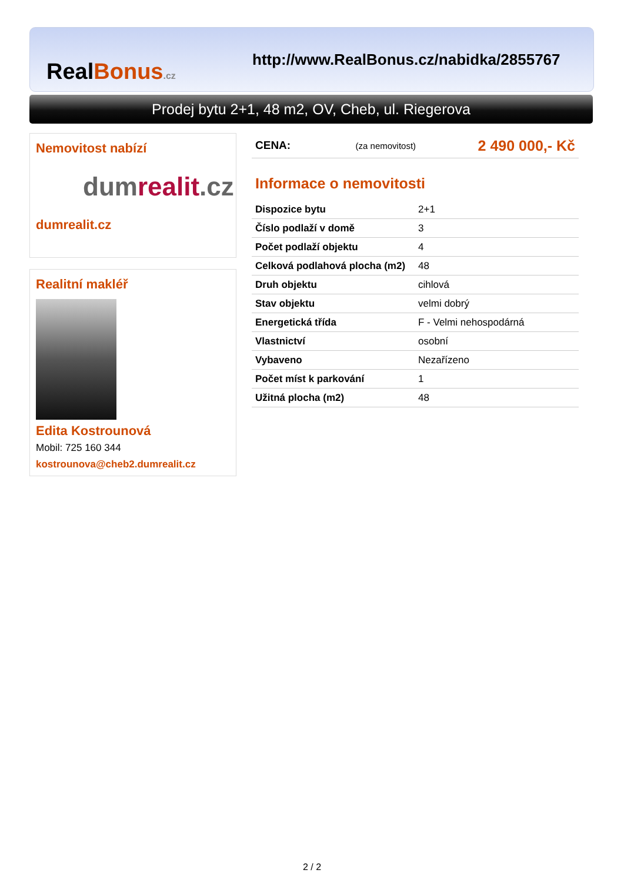RealBonus.cz
http://www.RealBonus.cz/nabidka/2855767
Prodej bytu 2+1, 48 m2, OV, Cheb, ul. Riegerova
Nemovitost nabízí
dumrealit.cz
dumrealit.cz
Realitní makléř
Edita Kostrounová
Mobil: 725 160 344
kostrounova@cheb2.dumrealit.cz
| CENA: | (za nemovitost) | 2 490 000,- Kč |
Informace o nemovitosti
| Dispozice bytu | 2+1 |
| Číslo podlaží v domě | 3 |
| Počet podlaží objektu | 4 |
| Celková podlahová plocha (m2) | 48 |
| Druh objektu | cihlová |
| Stav objektu | velmi dobrý |
| Energetická třída | F - Velmi nehospodárná |
| Vlastnictví | osobní |
| Vybaveno | Nezařízeno |
| Počet míst k parkování | 1 |
| Užitná plocha (m2) | 48 |
2 / 2